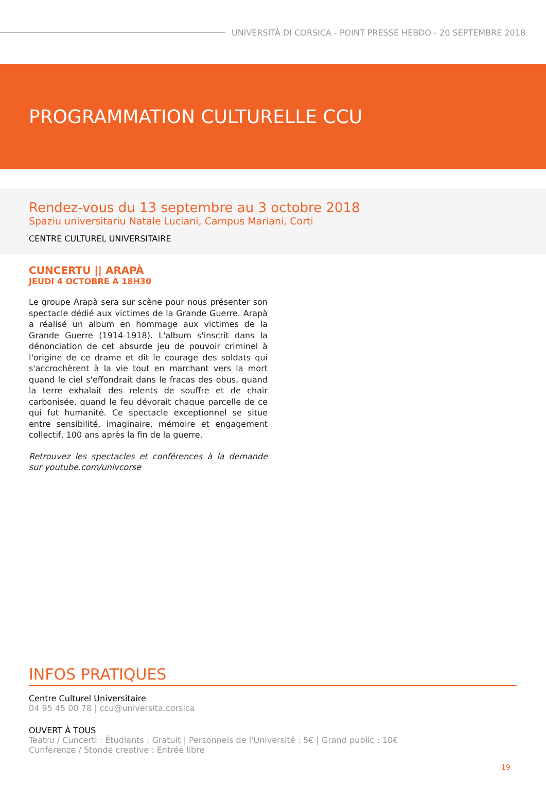UNIVERSITÀ DI CORSICA - POINT PRESSE HEBDO - 20 SEPTEMBRE 2018
PROGRAMMATION CULTURELLE CCU
Rendez-vous du 13 septembre au 3 octobre 2018
Spaziu universitariu Natale Luciani, Campus Mariani, Corti
CENTRE CULTUREL UNIVERSITAIRE
CUNCERTU || ARAPÀ
JEUDI 4 OCTOBRE À 18H30
Le groupe Arapà sera sur scène pour nous présenter son spectacle dédié aux victimes de la Grande Guerre. Arapà a réalisé un album en hommage aux victimes de la Grande Guerre (1914-1918). L'album s'inscrit dans la dénonciation de cet absurde jeu de pouvoir criminel à l'origine de ce drame et dit le courage des soldats qui s'accrochèrent à la vie tout en marchant vers la mort quand le ciel s'effondrait dans le fracas des obus, quand la terre exhalait des relents de souffre et de chair carbonisée, quand le feu dévorait chaque parcelle de ce qui fut humanité. Ce spectacle exceptionnel se situe entre sensibilité, imaginaire, mémoire et engagement collectif, 100 ans après la fin de la guerre.
Retrouvez les spectacles et conférences à la demande sur youtube.com/univcorse
INFOS PRATIQUES
Centre Culturel Universitaire
04 95 45 00 78 | ccu@universita.corsica
OUVERT À TOUS
Teatru / Cuncerti : Étudiants : Gratuit | Personnels de l'Université : 5€ | Grand public : 10€
Cunferenze / Stonde creative : Entrée libre
19